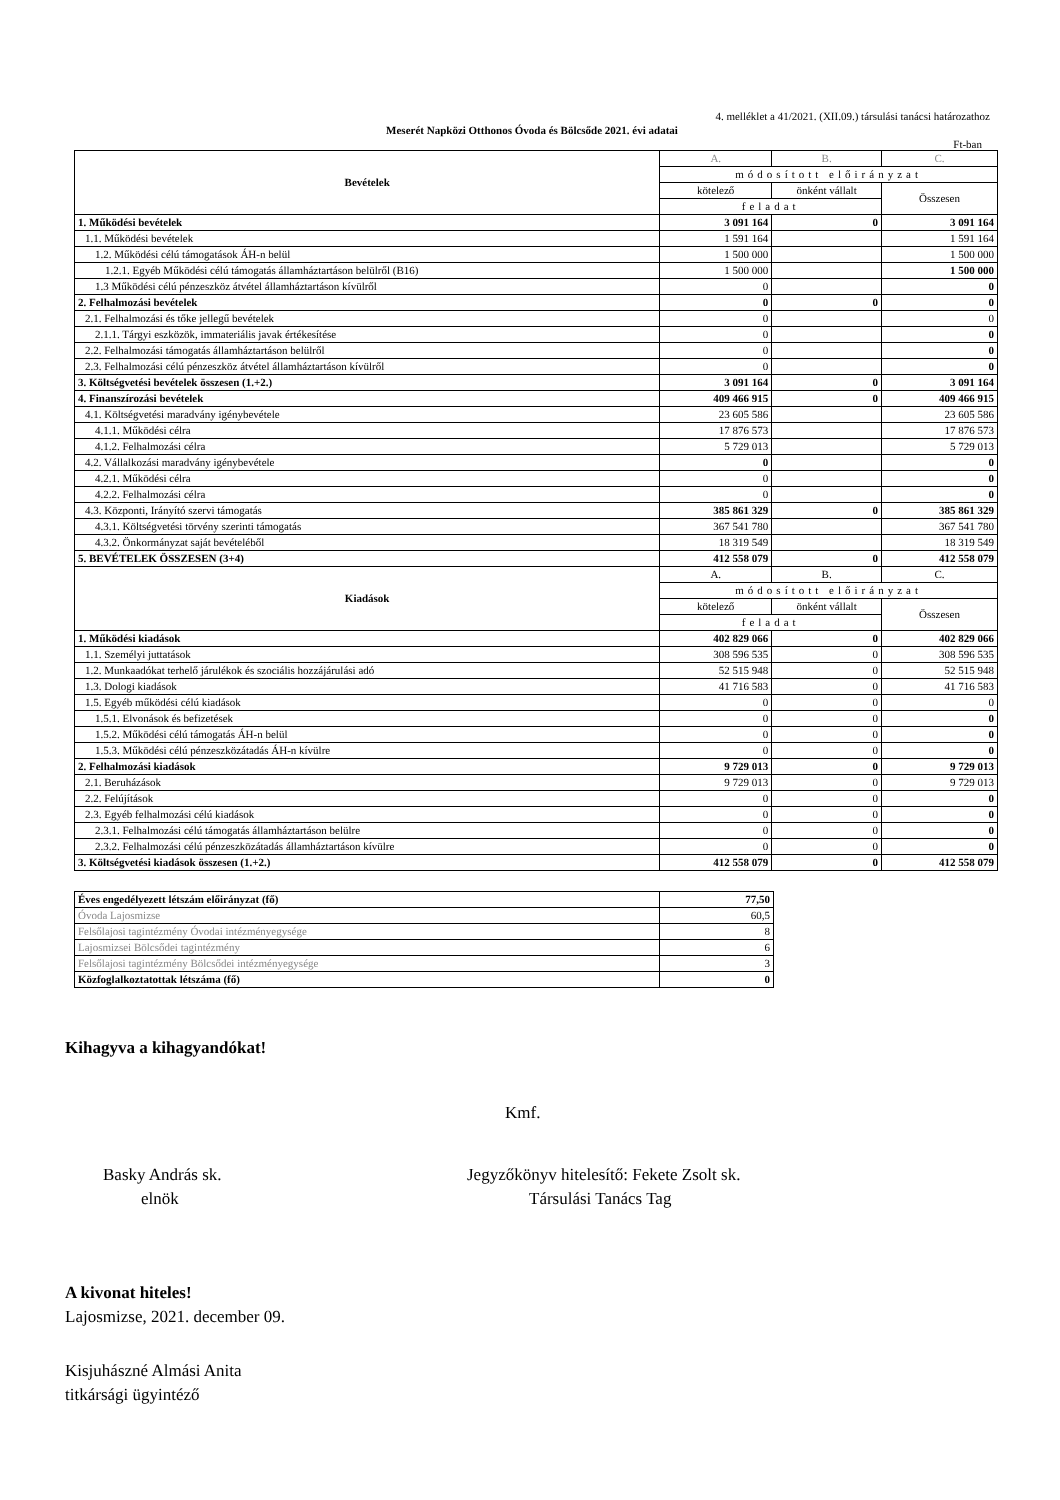4. melléklet a 41/2021. (XII.09.) társulási tanácsi határozathoz
Meserét Napközi Otthonos Óvoda és Bölcsőde 2021. évi adatai
Ft-ban
| Bevételek | A. | B. | C. |
| | módosított előirányzat | | |
| | kötelező | önként vállalt | Összesen |
| | feladat | | |
| 1. Működési bevételek | 3 091 164 | 0 | 3 091 164 |
| 1.1. Működési bevételek | 1 591 164 | | 1 591 164 |
| 1.2. Működési célú támogatások ÁH-n belül | 1 500 000 | | 1 500 000 |
| 1.2.1. Egyéb Működési célú támogatás államháztartáson belülről (B16) | 1 500 000 | | 1 500 000 |
| 1.3 Működési célú pénzeszköz átvétel államháztartáson kívülről | 0 | | 0 |
| 2. Felhalmozási bevételek | 0 | 0 | 0 |
| 2.1. Felhalmozási és tőke jellegű bevételek | 0 | | 0 |
| 2.1.1. Tárgyi eszközök, immateriális javak értékesítése | 0 | | 0 |
| 2.2. Felhalmozási támogatás államháztartáson belülről | 0 | | 0 |
| 2.3. Felhalmozási célú pénzeszköz átvétel államháztartáson kívülről | 0 | | 0 |
| 3. Költségvetési bevételek összesen (1.+2.) | 3 091 164 | 0 | 3 091 164 |
| 4. Finanszírozási bevételek | 409 466 915 | 0 | 409 466 915 |
| 4.1. Költségvetési maradvány igénybevétele | 23 605 586 | | 23 605 586 |
| 4.1.1. Működési célra | 17 876 573 | | 17 876 573 |
| 4.1.2. Felhalmozási célra | 5 729 013 | | 5 729 013 |
| 4.2. Vállalkozási maradvány igénybevétele | 0 | | 0 |
| 4.2.1. Működési célra | 0 | | 0 |
| 4.2.2. Felhalmozási célra | 0 | | 0 |
| 4.3. Központi, Irányító szervi támogatás | 385 861 329 | 0 | 385 861 329 |
| 4.3.1. Költségvetési törvény szerinti támogatás | 367 541 780 | | 367 541 780 |
| 4.3.2. Önkormányzat saját bevételéből | 18 319 549 | | 18 319 549 |
| 5. BEVÉTELEK ÖSSZESEN (3+4) | 412 558 079 | 0 | 412 558 079 |
| Kiadások | A. | B. | C. |
| | módosított előirányzat | | |
| | kötelező | önként vállalt | Összesen |
| | feladat | | |
| 1. Működési kiadások | 402 829 066 | 0 | 402 829 066 |
| 1.1. Személyi juttatások | 308 596 535 | 0 | 308 596 535 |
| 1.2. Munkaadókat terhelő járulékok és szociális hozzájárulási adó | 52 515 948 | 0 | 52 515 948 |
| 1.3. Dologi kiadások | 41 716 583 | 0 | 41 716 583 |
| 1.5. Egyéb működési célú kiadások | 0 | 0 | 0 |
| 1.5.1. Elvonások és befizetések | 0 | 0 | 0 |
| 1.5.2. Működési célú támogatás ÁH-n belül | 0 | 0 | 0 |
| 1.5.3. Működési célú pénzeszközátadás ÁH-n kívülre | 0 | 0 | 0 |
| 2. Felhalmozási kiadások | 9 729 013 | 0 | 9 729 013 |
| 2.1. Beruházások | 9 729 013 | 0 | 9 729 013 |
| 2.2. Felújítások | 0 | 0 | 0 |
| 2.3. Egyéb felhalmozási célú kiadások | 0 | 0 | 0 |
| 2.3.1. Felhalmozási célú támogatás államháztartáson belülre | 0 | 0 | 0 |
| 2.3.2. Felhalmozási célú pénzeszközátadás államháztartáson kívülre | 0 | 0 | 0 |
| 3. Költségvetési kiadások összesen (1.+2.) | 412 558 079 | 0 | 412 558 079 |
| Éves engedélyezett létszám előirányzat (fő) | 77,50 |
| Óvoda Lajosmizse | 60,5 |
| Felsőlajosi tagintézmény Óvodai intézményegysége | 8 |
| Lajosmizsei Bölcsődei tagintézmény | 6 |
| Felsőlajosi tagintézmény Bölcsődei intézményegysége | 3 |
| Közfoglalkoztatottak létszáma (fő) | 0 |
Kihagyva a kihagyandókat!
Kmf.
Basky András sk.
elnök
Jegyzőkönyv hitelesítő: Fekete Zsolt sk.
Társulási Tanács Tag
A kivonat hiteles!
Lajosmizse, 2021. december 09.
Kisjuhászné Almási Anita
titkársági ügyintéző